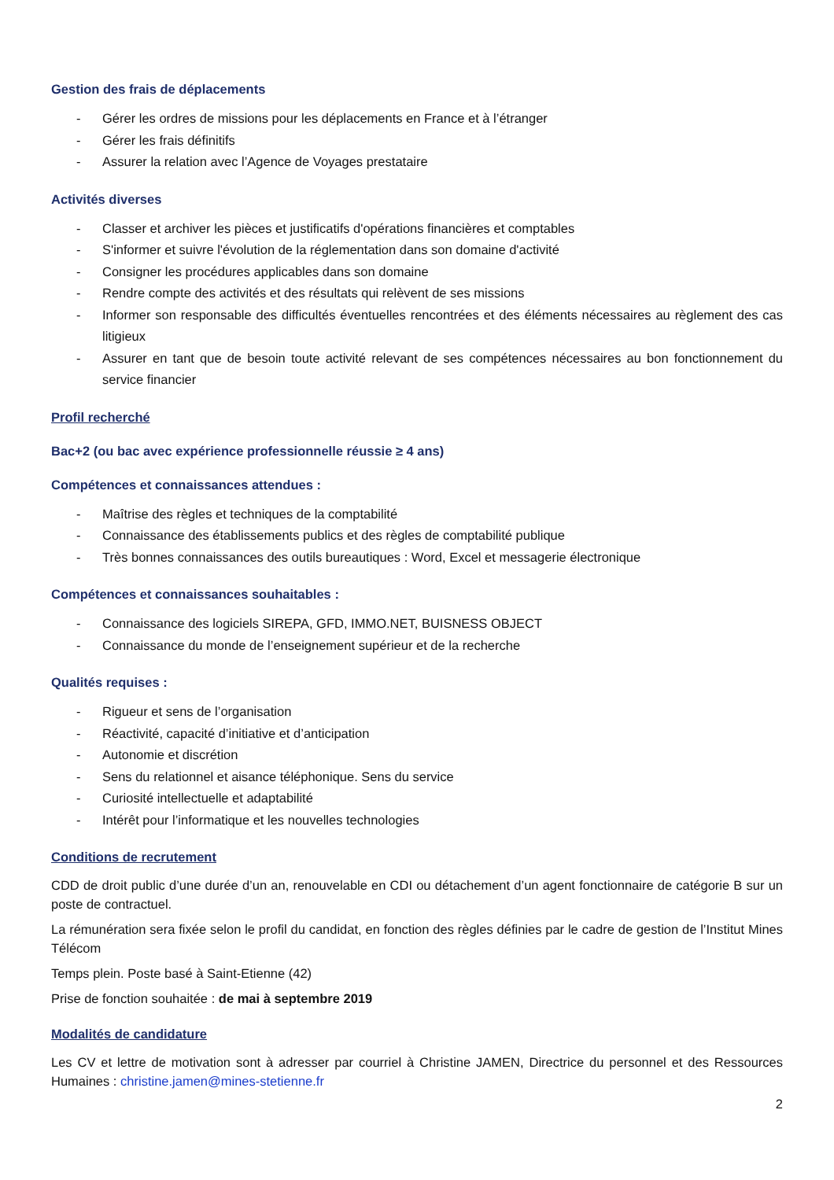Gestion des frais de déplacements
- Gérer les ordres de missions pour les déplacements en France et à l’étranger
- Gérer les frais définitifs
- Assurer la relation avec l’Agence de Voyages prestataire
Activités diverses
- Classer et archiver les pièces et justificatifs d'opérations financières et comptables
- S'informer et suivre l'évolution de la réglementation dans son domaine d'activité
- Consigner les procédures applicables dans son domaine
- Rendre compte des activités et des résultats qui relèvent de ses missions
- Informer son responsable des difficultés éventuelles rencontrées et des éléments nécessaires au règlement des cas litigieux
- Assurer en tant que de besoin toute activité relevant de ses compétences nécessaires au bon fonctionnement du service financier
Profil recherché
Bac+2 (ou bac avec expérience professionnelle réussie ≥ 4 ans)
Compétences et connaissances attendues :
- Maîtrise des règles et techniques de la comptabilité
- Connaissance des établissements publics et des règles de comptabilité publique
- Très bonnes connaissances des outils bureautiques : Word, Excel et messagerie électronique
Compétences et connaissances souhaitables :
- Connaissance des logiciels SIREPA, GFD, IMMO.NET, BUISNESS OBJECT
- Connaissance du monde de l’enseignement supérieur et de la recherche
Qualités requises :
- Rigueur et sens de l’organisation
- Réactivité, capacité d’initiative et d’anticipation
- Autonomie et discrétion
- Sens du relationnel et aisance téléphonique. Sens du service
- Curiosité intellectuelle et adaptabilité
- Intérêt pour l’informatique et les nouvelles technologies
Conditions de recrutement
CDD de droit public d’une durée d’un an, renouvelable en CDI ou détachement d’un agent fonctionnaire de catégorie B sur un poste de contractuel.
La rémunération sera fixée selon le profil du candidat, en fonction des règles définies par le cadre de gestion de l’Institut Mines Télécom
Temps plein. Poste basé à Saint-Etienne (42)
Prise de fonction souhaitée : de mai à septembre 2019
Modalités de candidature
Les CV et lettre de motivation sont à adresser par courriel à Christine JAMEN, Directrice du personnel et des Ressources Humaines : christine.jamen@mines-stetienne.fr
2